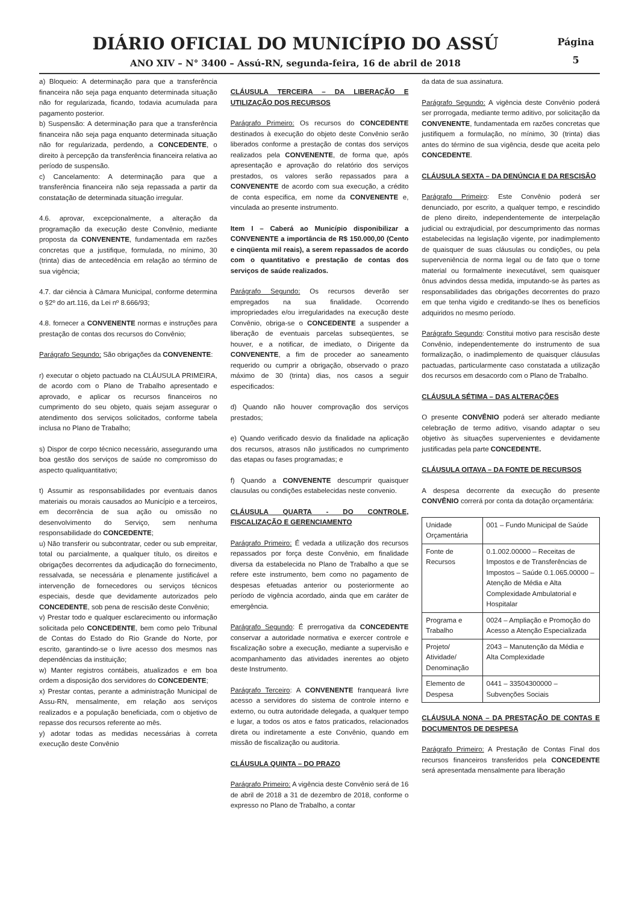DIÁRIO OFICIAL DO MUNICÍPIO DO ASSÚ
ANO XIV – N° 3400 – Assú-RN, segunda-feira, 16 de abril de 2018
Página
5
a) Bloqueio: A determinação para que a transferência financeira não seja paga enquanto determinada situação não for regularizada, ficando, todavia acumulada para pagamento posterior.
b) Suspensão: A determinação para que a transferência financeira não seja paga enquanto determinada situação não for regularizada, perdendo, a CONCEDENTE, o direito à percepção da transferência financeira relativa ao período de suspensão.
c) Cancelamento: A determinação para que a transferência financeira não seja repassada a partir da constatação de determinada situação irregular.
4.6. aprovar, excepcionalmente, a alteração da programação da execução deste Convênio, mediante proposta da CONVENENTE, fundamentada em razões concretas que a justifique, formulada, no mínimo, 30 (trinta) dias de antecedência em relação ao término de sua vigência;
4.7. dar ciência à Câmara Municipal, conforme determina o §2º do art.116, da Lei nº 8.666/93;
4.8. fornecer a CONVENENTE normas e instruções para prestação de contas dos recursos do Convênio;
Parágrafo Segundo: São obrigações da CONVENENTE:
r) executar o objeto pactuado na CLÁUSULA PRIMEIRA, de acordo com o Plano de Trabalho apresentado e aprovado, e aplicar os recursos financeiros no cumprimento do seu objeto, quais sejam assegurar o atendimento dos serviços solicitados, conforme tabela inclusa no Plano de Trabalho;
s) Dispor de corpo técnico necessário, assegurando uma boa gestão dos serviços de saúde no compromisso do aspecto qualiquantitativo;
t) Assumir as responsabilidades por eventuais danos materiais ou morais causados ao Município e a terceiros, em decorrência de sua ação ou omissão no desenvolvimento do Serviço, sem nenhuma responsabilidade do CONCEDENTE;
u) Não transferir ou subcontratar, ceder ou sub empreitar, total ou parcialmente, a qualquer título, os direitos e obrigações decorrentes da adjudicação do fornecimento, ressalvada, se necessária e plenamente justificável a intervenção de fornecedores ou serviços técnicos especiais, desde que devidamente autorizados pelo CONCEDENTE, sob pena de rescisão deste Convênio;
v) Prestar todo e qualquer esclarecimento ou informação solicitada pelo CONCEDENTE, bem como pelo Tribunal de Contas do Estado do Rio Grande do Norte, por escrito, garantindo-se o livre acesso dos mesmos nas dependências da instituição;
w) Manter registros contábeis, atualizados e em boa ordem a disposição dos servidores do CONCEDENTE;
x) Prestar contas, perante a administração Municipal de Assu-RN, mensalmente, em relação aos serviços realizados e a população beneficiada, com o objetivo de repasse dos recursos referente ao mês.
y) adotar todas as medidas necessárias à correta execução deste Convênio
CLÁUSULA TERCEIRA – DA LIBERAÇÃO E UTILIZAÇÃO DOS RECURSOS
Parágrafo Primeiro: Os recursos do CONCEDENTE destinados à execução do objeto deste Convênio serão liberados conforme a prestação de contas dos serviços realizados pela CONVENENTE, de forma que, após apresentação e aprovação do relatório dos serviços prestados, os valores serão repassados para a CONVENENTE de acordo com sua execução, a crédito de conta especifica, em nome da CONVENENTE e, vinculada ao presente instrumento.
Item I – Caberá ao Município disponibilizar a CONVENENTE a importância de R$ 150.000,00 (Cento e cinqüenta mil reais), a serem repassados de acordo com o quantitativo e prestação de contas dos serviços de saúde realizados.
Parágrafo Segundo: Os recursos deverão ser empregados na sua finalidade. Ocorrendo impropriedades e/ou irregularidades na execução deste Convênio, obriga-se o CONCEDENTE a suspender a liberação de eventuais parcelas subseqüentes, se houver, e a notificar, de imediato, o Dirigente da CONVENENTE, a fim de proceder ao saneamento requerido ou cumprir a obrigação, observado o prazo máximo de 30 (trinta) dias, nos casos a seguir especificados:
d) Quando não houver comprovação dos serviços prestados;
e) Quando verificado desvio da finalidade na aplicação dos recursos, atrasos não justificados no cumprimento das etapas ou fases programadas; e
f) Quando a CONVENENTE descumprir quaisquer clausulas ou condições estabelecidas neste convenio.
CLÁUSULA QUARTA - DO CONTROLE, FISCALIZAÇÃO E GERENCIAMENTO
Parágrafo Primeiro: É vedada a utilização dos recursos repassados por força deste Convênio, em finalidade diversa da estabelecida no Plano de Trabalho a que se refere este instrumento, bem como no pagamento de despesas efetuadas anterior ou posteriormente ao período de vigência acordado, ainda que em caráter de emergência.
Parágrafo Segundo: É prerrogativa da CONCEDENTE conservar a autoridade normativa e exercer controle e fiscalização sobre a execução, mediante a supervisão e acompanhamento das atividades inerentes ao objeto deste Instrumento.
Parágrafo Terceiro: A CONVENENTE franqueará livre acesso a servidores do sistema de controle interno e externo, ou outra autoridade delegada, a qualquer tempo e lugar, a todos os atos e fatos praticados, relacionados direta ou indiretamente a este Convênio, quando em missão de fiscalização ou auditoria.
CLÁUSULA QUINTA – DO PRAZO
Parágrafo Primeiro: A vigência deste Convênio será de 16 de abril de 2018 a 31 de dezembro de 2018, conforme o expresso no Plano de Trabalho, a contar
da data de sua assinatura.
Parágrafo Segundo: A vigência deste Convênio poderá ser prorrogada, mediante termo aditivo, por solicitação da CONVENENTE, fundamentada em razões concretas que justifiquem a formulação, no mínimo, 30 (trinta) dias antes do término de sua vigência, desde que aceita pelo CONCEDENTE.
CLÁUSULA SEXTA – DA DENÚNCIA E DA RESCISÃO
Parágrafo Primeiro: Este Convênio poderá ser denunciado, por escrito, a qualquer tempo, e rescindido de pleno direito, independentemente de interpelação judicial ou extrajudicial, por descumprimento das normas estabelecidas na legislação vigente, por inadimplemento de quaisquer de suas cláusulas ou condições, ou pela superveniência de norma legal ou de fato que o torne material ou formalmente inexecutável, sem quaisquer ônus advindos dessa medida, imputando-se às partes as responsabilidades das obrigações decorrentes do prazo em que tenha vigido e creditando-se lhes os benefícios adquiridos no mesmo período.
Parágrafo Segundo: Constitui motivo para rescisão deste Convênio, independentemente do instrumento de sua formalização, o inadimplemento de quaisquer cláusulas pactuadas, particularmente caso constatada a utilização dos recursos em desacordo com o Plano de Trabalho.
CLÁUSULA SÉTIMA – DAS ALTERAÇÕES
O presente CONVÊNIO poderá ser alterado mediante celebração de termo aditivo, visando adaptar o seu objetivo às situações supervenientes e devidamente justificadas pela parte CONCEDENTE.
CLÁUSULA OITAVA – DA FONTE DE RECURSOS
A despesa decorrente da execução do presente CONVÊNIO correrá por conta da dotação orçamentária:
| Unidade Orçamentária | 001 – Fundo Municipal de Saúde |
| Fonte de Recursos | 0.1.002.00000 – Receitas de Impostos e de Transferências de Impostos – Saúde 0.1.065.00000 – Atenção de Média e Alta Complexidade Ambulatorial e Hospitalar |
| Programa e Trabalho | 0024 – Ampliação e Promoção do Acesso a Atenção Especializada |
| Projeto/ Atividade/ Denominação | 2043 – Manutenção da Média e Alta Complexidade |
| Elemento de Despesa | 0441 – 33504300000 – Subvenções Sociais |
CLÁUSULA NONA – DA PRESTAÇÃO DE CONTAS E DOCUMENTOS DE DESPESA
Parágrafo Primeiro: A Prestação de Contas Final dos recursos financeiros transferidos pela CONCEDENTE será apresentada mensalmente para liberação